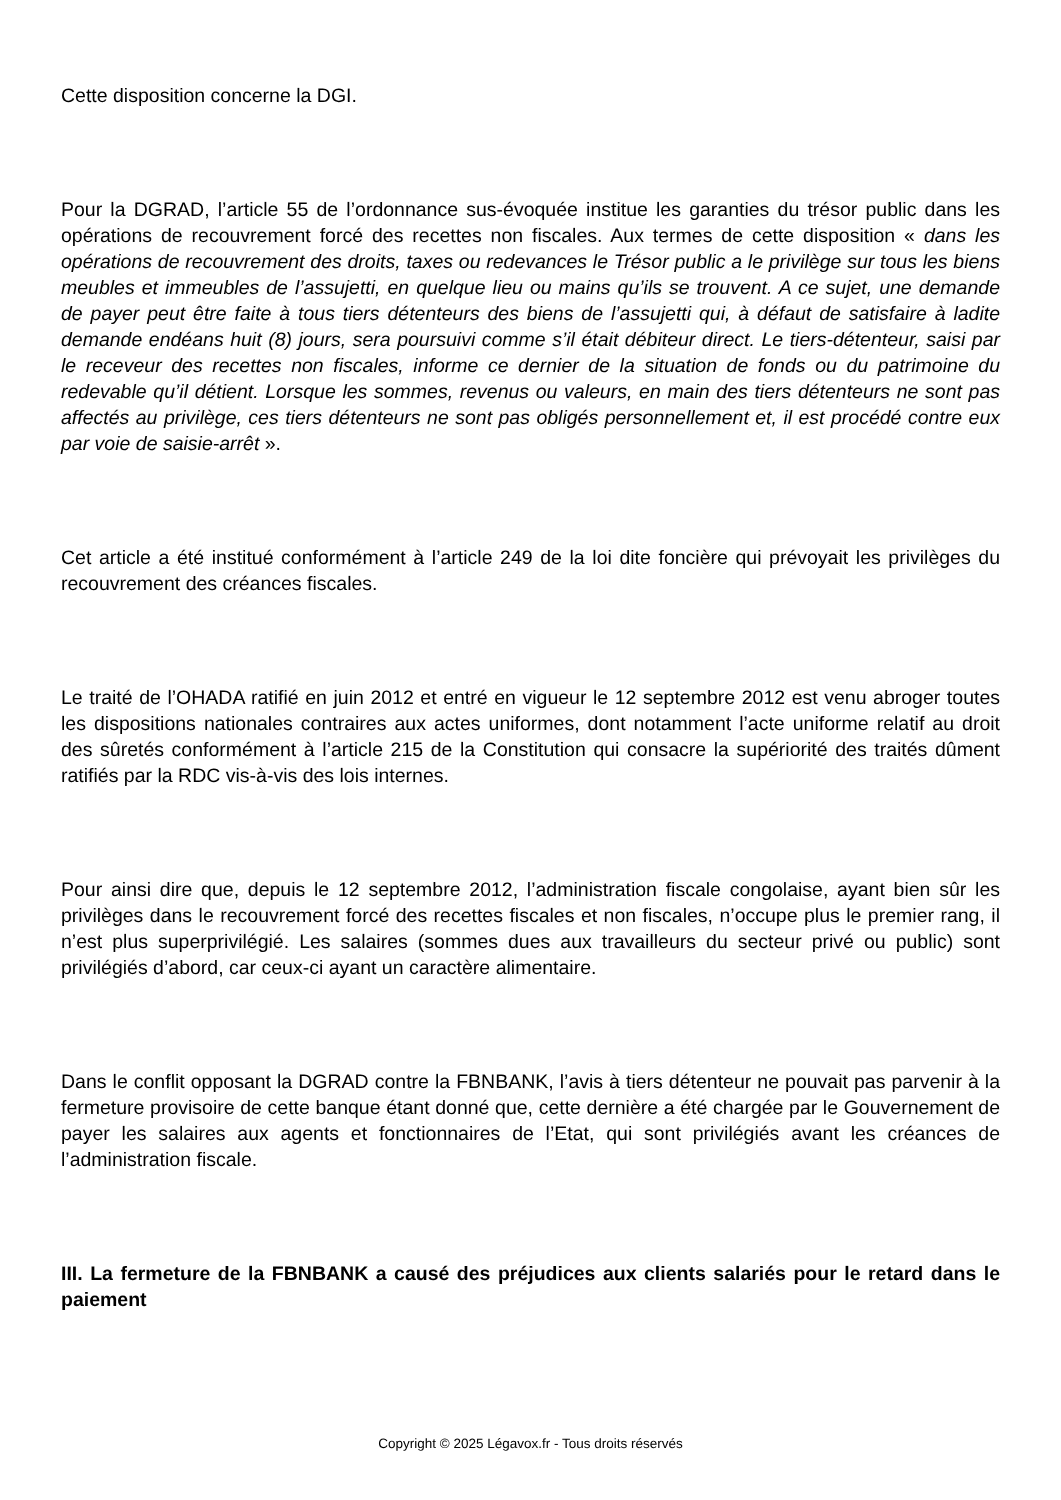Cette disposition concerne la DGI.
Pour la DGRAD, l’article 55 de l’ordonnance sus-évoquée institue les garanties du trésor public dans les opérations de recouvrement forcé des recettes non fiscales. Aux termes de cette disposition « dans les opérations de recouvrement des droits, taxes ou redevances le Trésor public a le privilège sur tous les biens meubles et immeubles de l’assujetti, en quelque lieu ou mains qu’ils se trouvent. A ce sujet, une demande de payer peut être faite à tous tiers détenteurs des biens de l’assujetti qui, à défaut de satisfaire à ladite demande endéans huit (8) jours, sera poursuivi comme s’il était débiteur direct. Le tiers-détenteur, saisi par le receveur des recettes non fiscales, informe ce dernier de la situation de fonds ou du patrimoine du redevable qu’il détient. Lorsque les sommes, revenus ou valeurs, en main des tiers détenteurs ne sont pas affectés au privilège, ces tiers détenteurs ne sont pas obligés personnellement et, il est procédé contre eux par voie de saisie-arrêt ».
Cet article a été institué conformément à l’article 249 de la loi dite foncière qui prévoyait les privilèges du recouvrement des créances fiscales.
Le traité de l’OHADA ratifié en juin 2012 et entré en vigueur le 12 septembre 2012 est venu abroger toutes les dispositions nationales contraires aux actes uniformes, dont notamment l’acte uniforme relatif au droit des sûretés conformément à l’article 215 de la Constitution qui consacre la supériorité des traités dûment ratifiés par la RDC vis-à-vis des lois internes.
Pour ainsi dire que, depuis le 12 septembre 2012, l’administration fiscale congolaise, ayant bien sûr les privilèges dans le recouvrement forcé des recettes fiscales et non fiscales, n’occupe plus le premier rang, il n’est plus superprivilégié. Les salaires (sommes dues aux travailleurs du secteur privé ou public) sont privilégiés d’abord, car ceux-ci ayant un caractère alimentaire.
Dans le conflit opposant la DGRAD contre la FBNBANK, l’avis à tiers détenteur ne pouvait pas parvenir à la fermeture provisoire de cette banque étant donné que, cette dernière a été chargée par le Gouvernement de payer les salaires aux agents et fonctionnaires de l’Etat, qui sont privilégiés avant les créances de l’administration fiscale.
III. La fermeture de la FBNBANK a causé des préjudices aux clients salariés pour le retard dans le paiement
Copyright © 2025 Légavox.fr - Tous droits réservés